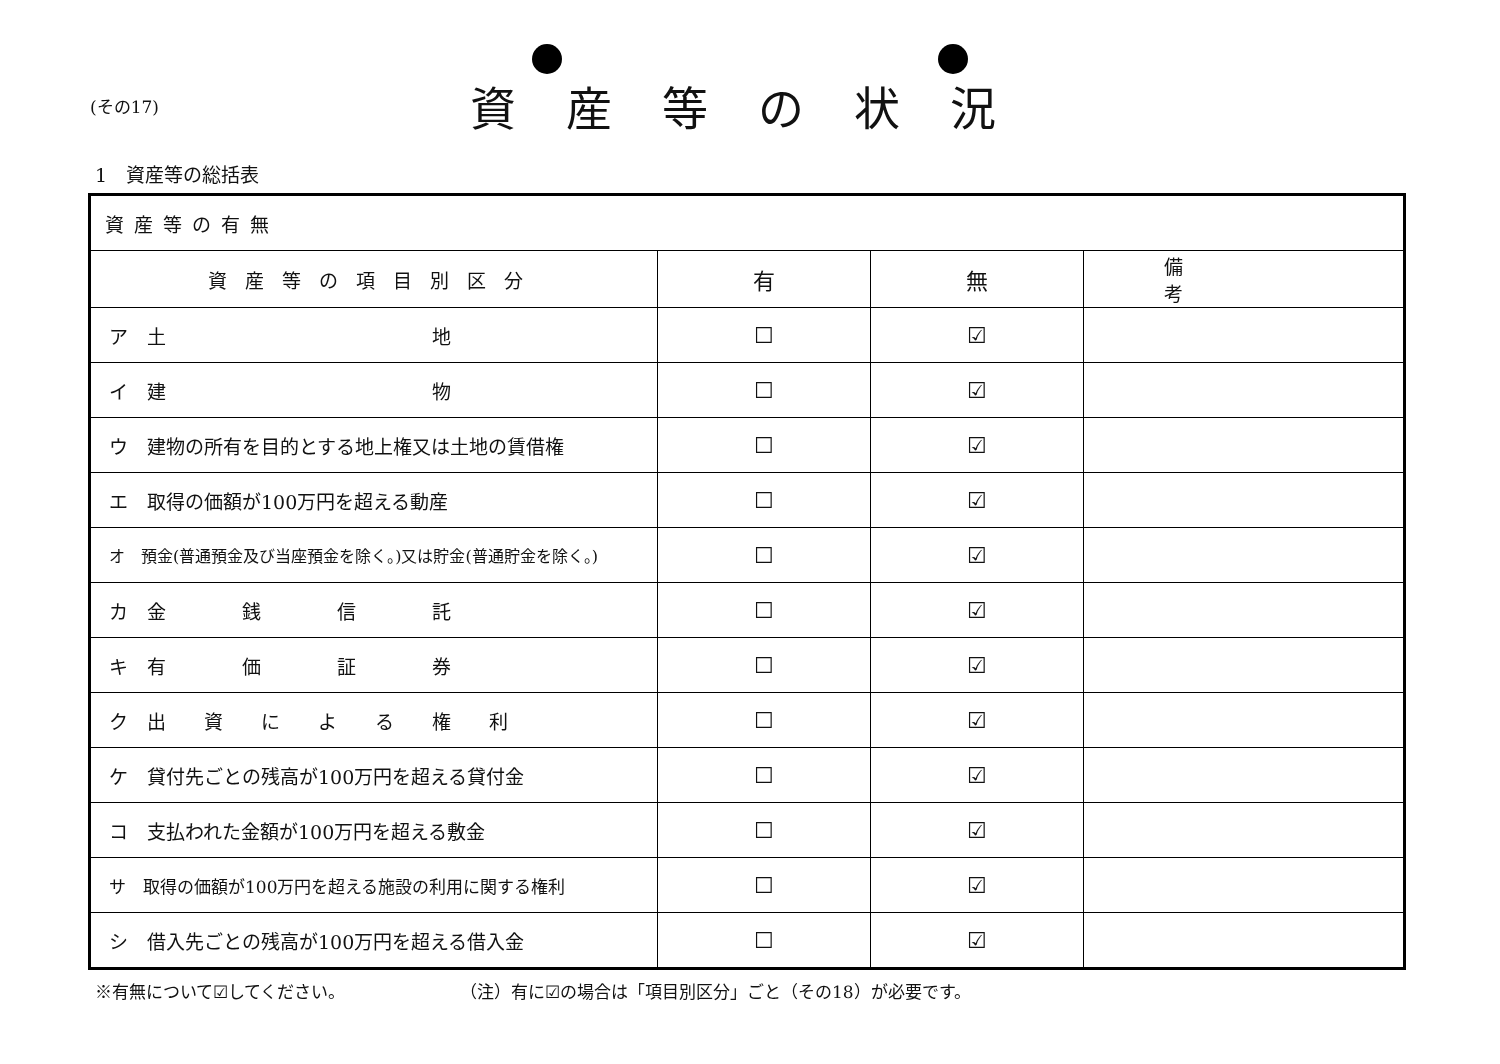(その17)
資産等の状況
1　資産等の総括表
| 資産等の有無 | | | |
| 資産等の項目別区分 | 有 | 無 | 備考 |
| ア 土 地 | ☐ | ☑ | |
| イ 建 物 | ☐ | ☑ | |
| ウ 建物の所有を目的とする地上権又は土地の賃借権 | ☐ | ☑ | |
| エ 取得の価額が100万円を超える動産 | ☐ | ☑ | |
| オ 預金(普通預金及び当座預金を除く。)又は貯金(普通貯金を除く。) | ☐ | ☑ | |
| カ 金 銭 信 託 | ☐ | ☑ | |
| キ 有 価 証 券 | ☐ | ☑ | |
| ク 出 資 に よ る 権 利 | ☐ | ☑ | |
| ケ 貸付先ごとの残高が100万円を超える貸付金 | ☐ | ☑ | |
| コ 支払われた金額が100万円を超える敷金 | ☐ | ☑ | |
| サ 取得の価額が100万円を超える施設の利用に関する権利 | ☐ | ☑ | |
| シ 借入先ごとの残高が100万円を超える借入金 | ☐ | ☑ | |
※有無について☑してください。 （注）有に☑の場合は「項目別区分」ごと（その18）が必要です。